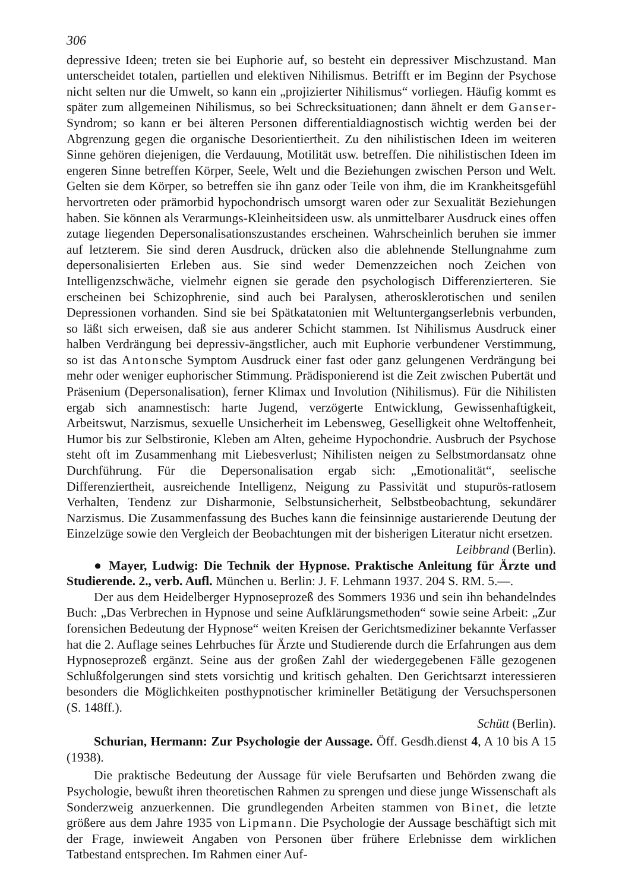306
depressive Ideen; treten sie bei Euphorie auf, so besteht ein depressiver Mischzustand. Man unterscheidet totalen, partiellen und elektiven Nihilismus. Betrifft er im Beginn der Psychose nicht selten nur die Umwelt, so kann ein „projizierter Nihilismus“ vorliegen. Häufig kommt es später zum allgemeinen Nihilismus, so bei Schrecksituationen; dann ähnelt er dem Ganser-Syndrom; so kann er bei älteren Personen differentialdiagnostisch wichtig werden bei der Abgrenzung gegen die organische Desorientiertheit. Zu den nihilistischen Ideen im weiteren Sinne gehören diejenigen, die Verdauung, Motilität usw. betreffen. Die nihilistischen Ideen im engeren Sinne betreffen Körper, Seele, Welt und die Beziehungen zwischen Person und Welt. Gelten sie dem Körper, so betreffen sie ihn ganz oder Teile von ihm, die im Krankheitsgefühl hervortreten oder prämorbid hypochondrisch umsorgt waren oder zur Sexualität Beziehungen haben. Sie können als Verarmungs-Kleinheitsideen usw. als unmittelbarer Ausdruck eines offen zutage liegenden Depersonalisationszustandes erscheinen. Wahrscheinlich beruhen sie immer auf letzterem. Sie sind deren Ausdruck, drücken also die ablehnende Stellungnahme zum depersonalisierten Erleben aus. Sie sind weder Demenzzeichen noch Zeichen von Intelligenzschwäche, vielmehr eignen sie gerade den psychologisch Differenzierteren. Sie erscheinen bei Schizophrenie, sind auch bei Paralysen, atherosklerotischen und senilen Depressionen vorhanden. Sind sie bei Spätkatatonien mit Weltuntergangserlebnis verbunden, so läßt sich erweisen, daß sie aus anderer Schicht stammen. Ist Nihilismus Ausdruck einer halben Verdrängung bei depressiv-ängstlicher, auch mit Euphorie verbundener Verstimmung, so ist das Antonsche Symptom Ausdruck einer fast oder ganz gelungenen Verdrängung bei mehr oder weniger euphorischer Stimmung. Prädisponierend ist die Zeit zwischen Pubertät und Präsenium (Depersonalisation), ferner Klimax und Involution (Nihilismus). Für die Nihilisten ergab sich anamnestisch: harte Jugend, verzögerte Entwicklung, Gewissenhaftigkeit, Arbeitswut, Narzismus, sexuelle Unsicherheit im Lebensweg, Geselligkeit ohne Weltoffenheit, Humor bis zur Selbstironie, Kleben am Alten, geheime Hypochondrie. Ausbruch der Psychose steht oft im Zusammenhang mit Liebesverlust; Nihilisten neigen zu Selbstmordansatz ohne Durchführung. Für die Depersonalisation ergab sich: „Emotionalität“, seelische Differenziertheit, ausreichende Intelligenz, Neigung zu Passivität und stupurös-ratlosem Verhalten, Tendenz zur Disharmonie, Selbstunsicherheit, Selbstbeobachtung, sekundärer Narzismus. Die Zusammenfassung des Buches kann die feinsinnige austarierende Deutung der Einzelzüge sowie den Vergleich der Beobachtungen mit der bisherigen Literatur nicht ersetzen. Leibbrand (Berlin).
● Mayer, Ludwig: Die Technik der Hypnose. Praktische Anleitung für Ärzte und Studierende. 2., verb. Aufl. München u. Berlin: J. F. Lehmann 1937. 204 S. RM. 5.—.
Der aus dem Heidelberger Hypnoseprozeß des Sommers 1936 und sein ihn behandelndes Buch: „Das Verbrechen in Hypnose und seine Aufklärungsmethoden“ sowie seine Arbeit: „Zur forensichen Bedeutung der Hypnose“ weiten Kreisen der Gerichtsmediziner bekannte Verfasser hat die 2. Auflage seines Lehrbuches für Ärzte und Studierende durch die Erfahrungen aus dem Hypnoseprozeß ergänzt. Seine aus der großen Zahl der wiedergegebenen Fälle gezogenen Schlußfolgerungen sind stets vorsichtig und kritisch gehalten. Den Gerichtsarzt interessieren besonders die Möglichkeiten posthypnotischer krimineller Betätigung der Versuchspersonen (S. 148ff.).
Schütt (Berlin).
Schurian, Hermann: Zur Psychologie der Aussage. Öff. Gesdh.dienst 4, A 10 bis A 15 (1938).
Die praktische Bedeutung der Aussage für viele Berufsarten und Behörden zwang die Psychologie, bewußt ihren theoretischen Rahmen zu sprengen und diese junge Wissenschaft als Sonderzweig anzuerkennen. Die grundlegenden Arbeiten stammen von Binet, die letzte größere aus dem Jahre 1935 von Lipmann. Die Psychologie der Aussage beschäftigt sich mit der Frage, inwieweit Angaben von Personen über frühere Erlebnisse dem wirklichen Tatbestand entsprechen. Im Rahmen einer Auf-